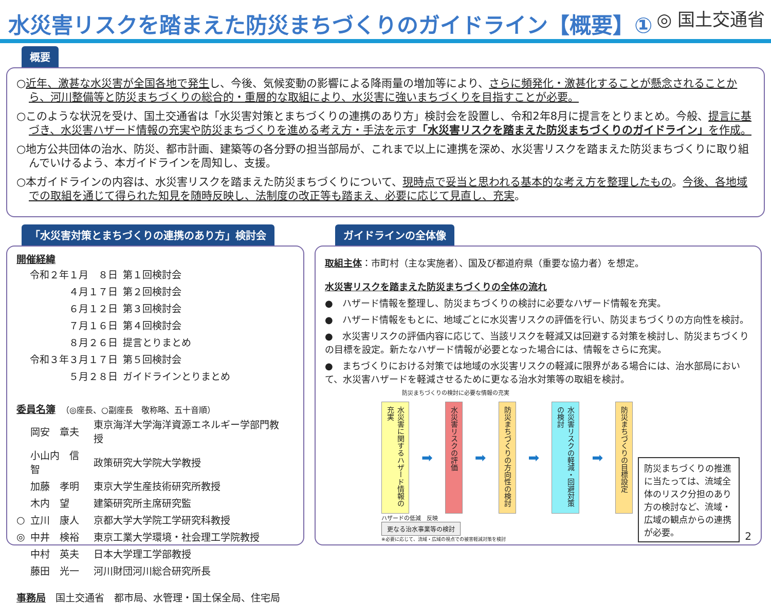水災害リスクを踏まえた防災まちづくりのガイドライン【概要】①
◎ 国土交通省
概要
○近年、激甚な水災害が全国各地で発生し、今後、気候変動の影響による降雨量の増加等により、さらに頻発化・激甚化することが懸念されることから、河川整備等と防災まちづくりの総合的・重層的な取組により、水災害に強いまちづくりを目指すことが必要。
○このような状況を受け、国土交通省は「水災害対策とまちづくりの連携のあり方」検討会を設置し、令和2年8月に提言をとりまとめ。今般、提言に基づき、水災害ハザード情報の充実や防災まちづくりを進める考え方・手法を示す「水災害リスクを踏まえた防災まちづくりのガイドライン」を作成。
○地方公共団体の治水、防災、都市計画、建築等の各分野の担当部局が、これまで以上に連携を深め、水災害リスクを踏まえた防災まちづくりに取り組んでいけるよう、本ガイドラインを周知し、支援。
○本ガイドラインの内容は、水災害リスクを踏まえた防災まちづくりについて、現時点で妥当と思われる基本的な考え方を整理したもの。今後、各地域での取組を通じて得られた知見を随時反映し、法制度の改正等も踏まえ、必要に応じて見直し、充実。
「水災害対策とまちづくりの連携のあり方」検討会
開催経緯
| 令和２年１月 ８日 | 第１回検討会 |
| ４月１７日 | 第２回検討会 |
| ６月１２日 | 第３回検討会 |
| ７月１６日 | 第４回検討会 |
| ８月２６日 | 提言とりまとめ |
| 令和３年３月１７日 | 第５回検討会 |
| ５月２８日 | ガイドラインとりまとめ |
委員名簿　（◎座長、○副座長　敬称略、五十音順）
| | 岡安 章夫 | 東京海洋大学海洋資源エネルギー学部門教授 |
| | 小山内 信智 | 政策研究大学院大学教授 |
| | 加藤 孝明 | 東京大学生産技術研究所教授 |
| | 木内 望 | 建築研究所主席研究監 |
| ○ | 立川 康人 | 京都大学大学院工学研究科教授 |
| ◎ | 中井 検裕 | 東京工業大学環境・社会理工学院教授 |
| | 中村 英夫 | 日本大学理工学部教授 |
| | 藤田 光一 | 河川財団河川総合研究所長 |
事務局　国土交通省　都市局、水管理・国土保全局、住宅局
ガイドラインの全体像
取組主体：市町村（主な実施者）、国及び都道府県（重要な協力者）を想定。
水災害リスクを踏まえた防災まちづくりの全体の流れ
●　ハザード情報を整理し、防災まちづくりの検討に必要なハザード情報を充実。
●　ハザード情報をもとに、地域ごとに水災害リスクの評価を行い、防災まちづくりの方向性を検討。
●　水災害リスクの評価内容に応じて、当該リスクを軽減又は回避する対策を検討し、防災まちづくりの目標を設定。新たなハザード情報が必要となった場合には、情報をさらに充実。
●　まちづくりにおける対策では地域の水災害リスクの軽減に限界がある場合には、治水部局において、水災害ハザードを軽減させるために更なる治水対策等の取組を検討。
防災まちづくりの検討に必要な情報の充実
水災害に関するハザード情報の充実
➡
水災害リスクの評価
➡
防災まちづくりの方向性の検討
➡
水災害リスクの軽減・回避対策の検討
➡
防災まちづくりの目標設定
ハザードの低減　反映
更なる治水事業等の検討
※必要に応じて、流域・広域の視点での被害軽減対策を検討
防災まちづくりの推進に当たっては、流域全体のリスク分担のあり方の検討など、流域・広域の観点からの連携が必要。
2